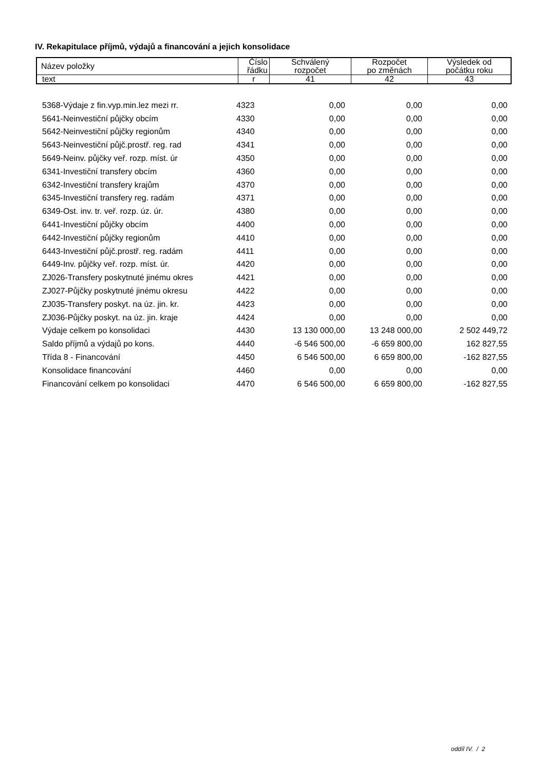IV. Rekapitulace příjmů, výdajů a financování a jejich konsolidace
| Název položky | Číslo řádku | Schválený rozpočet | Rozpočet po změnách | Výsledek od počátku roku |
| text | r | 41 | 42 | 43 |
| 5368-Výdaje z fin.vyp.min.lez mezi rr. | 4323 | 0,00 | 0,00 | 0,00 |
| 5641-Neinvestiční půjčky obcím | 4330 | 0,00 | 0,00 | 0,00 |
| 5642-Neinvestiční půjčky regionům | 4340 | 0,00 | 0,00 | 0,00 |
| 5643-Neinvestiční půjč.prostř. reg. rad | 4341 | 0,00 | 0,00 | 0,00 |
| 5649-Neinv. půjčky veř. rozp. míst. úr | 4350 | 0,00 | 0,00 | 0,00 |
| 6341-Investiční transfery obcím | 4360 | 0,00 | 0,00 | 0,00 |
| 6342-Investiční transfery krajům | 4370 | 0,00 | 0,00 | 0,00 |
| 6345-Investiční transfery reg. radám | 4371 | 0,00 | 0,00 | 0,00 |
| 6349-Ost. inv. tr. veř. rozp. úz. úr. | 4380 | 0,00 | 0,00 | 0,00 |
| 6441-Investiční půjčky obcím | 4400 | 0,00 | 0,00 | 0,00 |
| 6442-Investiční půjčky regionům | 4410 | 0,00 | 0,00 | 0,00 |
| 6443-Investiční půjč.prostř. reg. radám | 4411 | 0,00 | 0,00 | 0,00 |
| 6449-Inv. půjčky veř. rozp. míst. úr. | 4420 | 0,00 | 0,00 | 0,00 |
| ZJ026-Transfery poskytnuté jinému okres | 4421 | 0,00 | 0,00 | 0,00 |
| ZJ027-Půjčky poskytnuté jinému okresu | 4422 | 0,00 | 0,00 | 0,00 |
| ZJ035-Transfery poskyt. na úz. jin. kr. | 4423 | 0,00 | 0,00 | 0,00 |
| ZJ036-Půjčky poskyt. na úz. jin. kraje | 4424 | 0,00 | 0,00 | 0,00 |
| Výdaje celkem po konsolidaci | 4430 | 13 130 000,00 | 13 248 000,00 | 2 502 449,72 |
| Saldo příjmů a výdajů po kons. | 4440 | -6 546 500,00 | -6 659 800,00 | 162 827,55 |
| Třída 8 - Financování | 4450 | 6 546 500,00 | 6 659 800,00 | -162 827,55 |
| Konsolidace financování | 4460 | 0,00 | 0,00 | 0,00 |
| Financování celkem po konsolidaci | 4470 | 6 546 500,00 | 6 659 800,00 | -162 827,55 |
oddíl IV. / 2